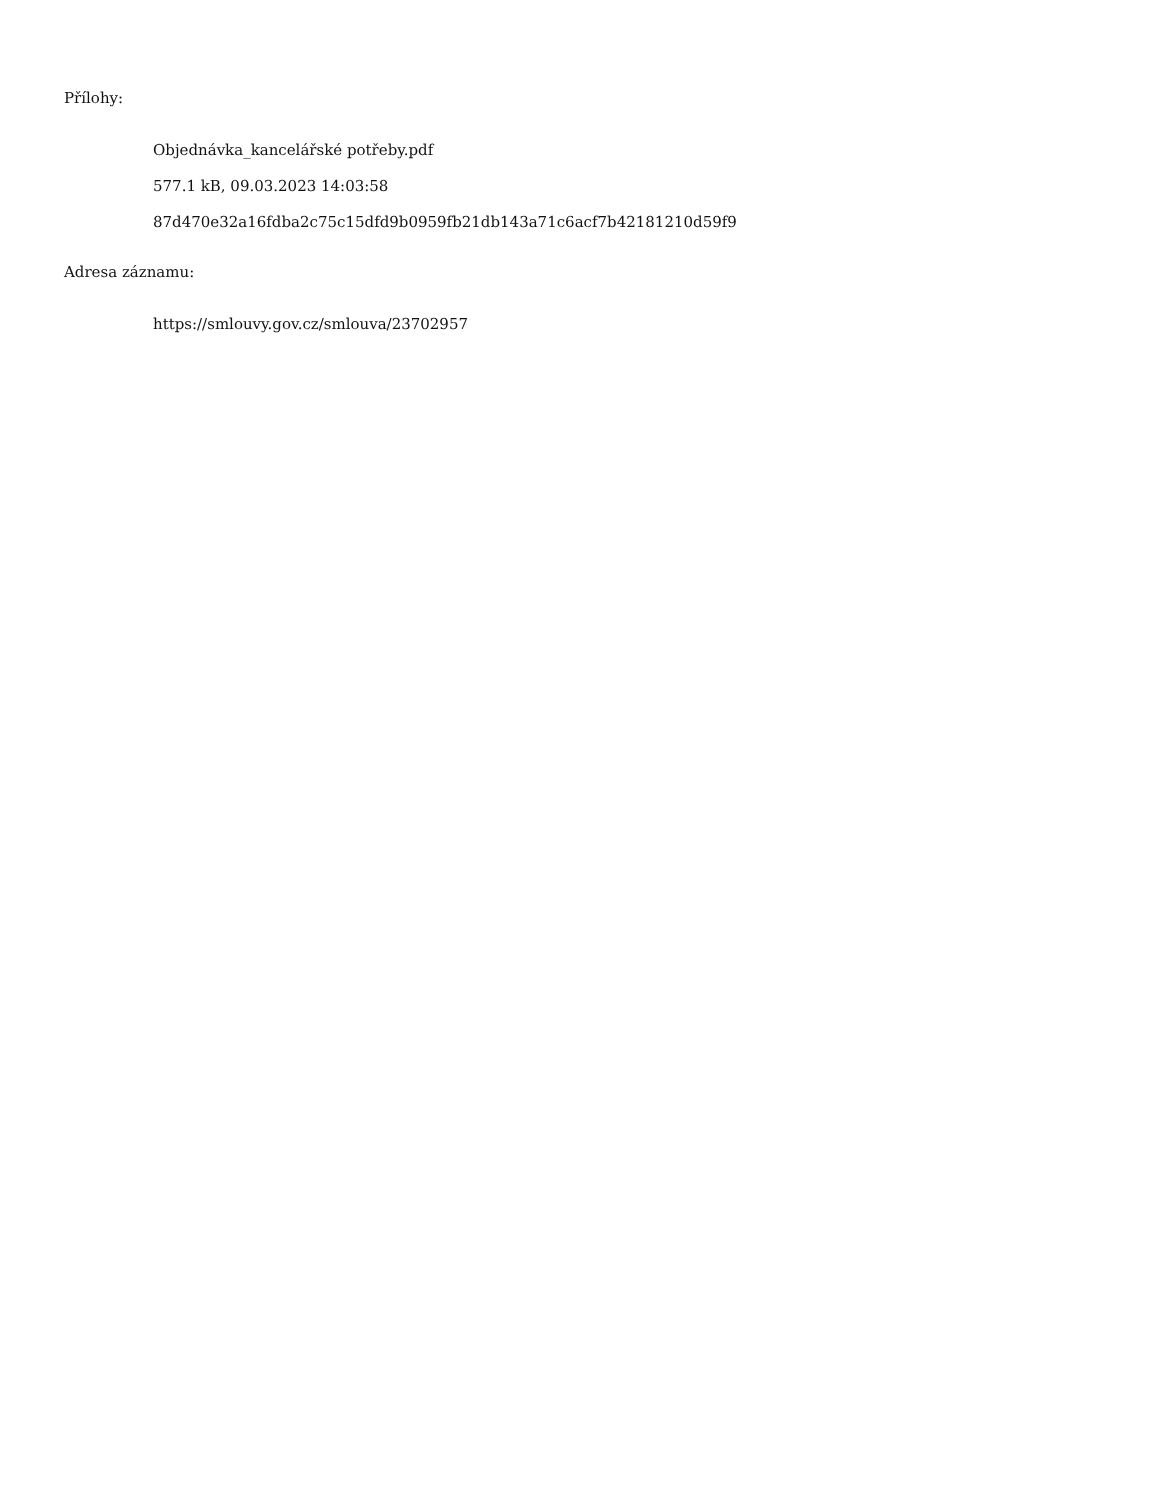Přílohy:
Objednávka_kancelářské potřeby.pdf
577.1 kB, 09.03.2023 14:03:58
87d470e32a16fdba2c75c15dfd9b0959fb21db143a71c6acf7b42181210d59f9
Adresa záznamu:
https://smlouvy.gov.cz/smlouva/23702957